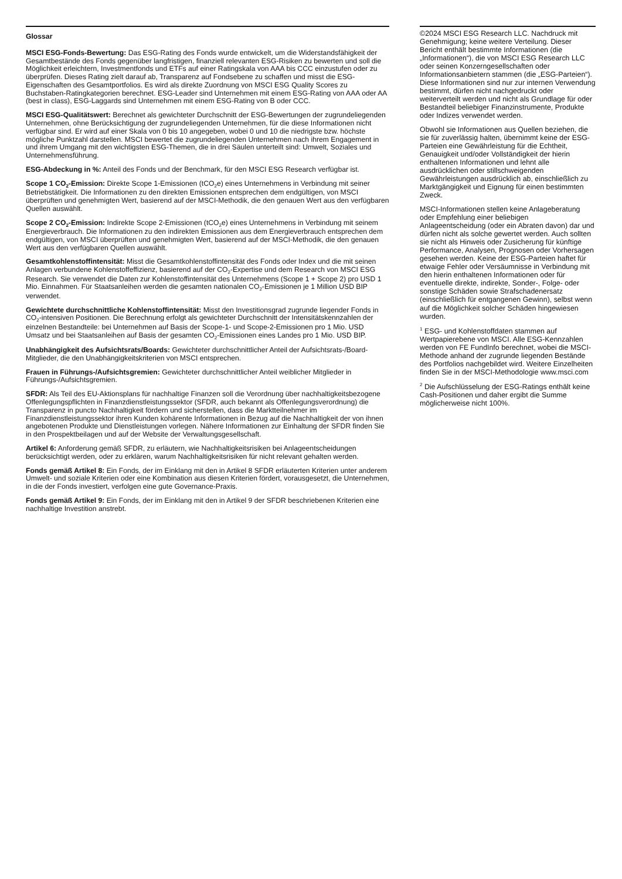Glossar
MSCI ESG-Fonds-Bewertung: Das ESG-Rating des Fonds wurde entwickelt, um die Widerstandsfähigkeit der Gesamtbestände des Fonds gegenüber langfristigen, finanziell relevanten ESG-Risiken zu bewerten und soll die Möglichkeit erleichtern, Investmentfonds und ETFs auf einer Ratingskala von AAA bis CCC einzustufen oder zu überprüfen. Dieses Rating zielt darauf ab, Transparenz auf Fondsebene zu schaffen und misst die ESG-Eigenschaften des Gesamtportfolios. Es wird als direkte Zuordnung von MSCI ESG Quality Scores zu Buchstaben-Ratingkategorien berechnet. ESG-Leader sind Unternehmen mit einem ESG-Rating von AAA oder AA (best in class), ESG-Laggards sind Unternehmen mit einem ESG-Rating von B oder CCC.
MSCI ESG-Qualitätswert: Berechnet als gewichteter Durchschnitt der ESG-Bewertungen der zugrundeliegenden Unternehmen, ohne Berücksichtigung der zugrundeliegenden Unternehmen, für die diese Informationen nicht verfügbar sind. Er wird auf einer Skala von 0 bis 10 angegeben, wobei 0 und 10 die niedrigste bzw. höchste mögliche Punktzahl darstellen. MSCI bewertet die zugrundeliegenden Unternehmen nach ihrem Engagement in und ihrem Umgang mit den wichtigsten ESG-Themen, die in drei Säulen unterteilt sind: Umwelt, Soziales und Unternehmensführung.
ESG-Abdeckung in %: Anteil des Fonds und der Benchmark, für den MSCI ESG Research verfügbar ist.
Scope 1 CO<sub>2</sub>-Emission: Direkte Scope 1-Emissionen (tCO<sub>2</sub>e) eines Unternehmens in Verbindung mit seiner Betriebstätigkeit. Die Informationen zu den direkten Emissionen entsprechen dem endgültigen, von MSCI überprüften und genehmigten Wert, basierend auf der MSCI-Methodik, die den genauen Wert aus den verfügbaren Quellen auswählt.
Scope 2 CO<sub>2</sub>-Emission: Indirekte Scope 2-Emissionen (tCO<sub>2</sub>e) eines Unternehmens in Verbindung mit seinem Energieverbrauch. Die Informationen zu den indirekten Emissionen aus dem Energieverbrauch entsprechen dem endgültigen, von MSCI überprüften und genehmigten Wert, basierend auf der MSCI-Methodik, die den genauen Wert aus den verfügbaren Quellen auswählt.
Gesamtkohlenstoffintensität: Misst die Gesamtkohlenstoffintensität des Fonds oder Index und die mit seinen Anlagen verbundene Kohlenstoffeffizienz, basierend auf der CO<sub>2</sub>-Expertise und dem Research von MSCI ESG Research. Sie verwendet die Daten zur Kohlenstoffintensität des Unternehmens (Scope 1 + Scope 2) pro USD 1 Mio. Einnahmen. Für Staatsanleihen werden die gesamten nationalen CO<sub>2</sub>-Emissionen je 1 Million USD BIP verwendet.
Gewichtete durchschnittliche Kohlenstoffintensität: Misst den Investitionsgrad zugrunde liegender Fonds in CO<sub>2</sub>-intensiven Positionen. Die Berechnung erfolgt als gewichteter Durchschnitt der Intensitätskennzahlen der einzelnen Bestandteile: bei Unternehmen auf Basis der Scope-1- und Scope-2-Emissionen pro 1 Mio. USD Umsatz und bei Staatsanleihen auf Basis der gesamten CO<sub>2</sub>-Emissionen eines Landes pro 1 Mio. USD BIP.
Unabhängigkeit des Aufsichtsrats/Boards: Gewichteter durchschnittlicher Anteil der Aufsichtsrats-/Board-Mitglieder, die den Unabhängigkeitskriterien von MSCI entsprechen.
Frauen in Führungs-/Aufsichtsgremien: Gewichteter durchschnittlicher Anteil weiblicher Mitglieder in Führungs-/Aufsichtsgremien.
SFDR: Als Teil des EU-Aktionsplans für nachhaltige Finanzen soll die Verordnung über nachhaltigkeitsbezogene Offenlegungspflichten in Finanzdienstleistungssektor (SFDR, auch bekannt als Offenlegungsverordnung) die Transparenz in puncto Nachhaltigkeit fördern und sicherstellen, dass die Marktteilnehmer im Finanzdienstleistungssektor ihren Kunden kohärente Informationen in Bezug auf die Nachhaltigkeit der von ihnen angebotenen Produkte und Dienstleistungen vorlegen. Nähere Informationen zur Einhaltung der SFDR finden Sie in den Prospektbeilagen und auf der Website der Verwaltungsgesellschaft.
Artikel 6: Anforderung gemäß SFDR, zu erläutern, wie Nachhaltigkeitsrisiken bei Anlageentscheidungen berücksichtigt werden, oder zu erklären, warum Nachhaltigkeitsrisiken für nicht relevant gehalten werden.
Fonds gemäß Artikel 8: Ein Fonds, der im Einklang mit den in Artikel 8 SFDR erläuterten Kriterien unter anderem Umwelt- und soziale Kriterien oder eine Kombination aus diesen Kriterien fördert, vorausgesetzt, die Unternehmen, in die der Fonds investiert, verfolgen eine gute Governance-Praxis.
Fonds gemäß Artikel 9: Ein Fonds, der im Einklang mit den in Artikel 9 der SFDR beschriebenen Kriterien eine nachhaltige Investition anstrebt.
©2024 MSCI ESG Research LLC. Nachdruck mit Genehmigung; keine weitere Verteilung. Dieser Bericht enthält bestimmte Informationen (die „Informationen“), die von MSCI ESG Research LLC oder seinen Konzerngesellschaften oder Informationsanbietern stammen (die „ESG-Parteien“). Diese Informationen sind nur zur internen Verwendung bestimmt, dürfen nicht nachgedruckt oder weiterverteilt werden und nicht als Grundlage für oder Bestandteil beliebiger Finanzinstrumente, Produkte oder Indizes verwendet werden.
Obwohl sie Informationen aus Quellen beziehen, die sie für zuverlässig halten, übernimmt keine der ESG-Parteien eine Gewährleistung für die Echtheit, Genauigkeit und/oder Vollständigkeit der hierin enthaltenen Informationen und lehnt alle ausdrücklichen oder stillschweigenden Gewährleistungen ausdrücklich ab, einschließlich zu Marktgängigkeit und Eignung für einen bestimmten Zweck.
MSCI-Informationen stellen keine Anlageberatung oder Empfehlung einer beliebigen Anlageentscheidung (oder ein Abraten davon) dar und dürfen nicht als solche gewertet werden. Auch sollten sie nicht als Hinweis oder Zusicherung für künftige Performance, Analysen, Prognosen oder Vorhersagen gesehen werden. Keine der ESG-Parteien haftet für etwaige Fehler oder Versäumnisse in Verbindung mit den hierin enthaltenen Informationen oder für eventuelle direkte, indirekte, Sonder-, Folge- oder sonstige Schäden sowie Strafschadenersatz (einschließlich für entgangenen Gewinn), selbst wenn auf die Möglichkeit solcher Schäden hingewiesen wurden.
<sup>1</sup> ESG- und Kohlenstoffdaten stammen auf Wertpapierebene von MSCI. Alle ESG-Kennzahlen werden von FE FundInfo berechnet, wobei die MSCI-Methode anhand der zugrunde liegenden Bestände des Portfolios nachgebildet wird. Weitere Einzelheiten finden Sie in der MSCI-Methodologie www.msci.com
<sup>2</sup> Die Aufschlüsselung der ESG-Ratings enthält keine Cash-Positionen und daher ergibt die Summe möglicherweise nicht 100%.